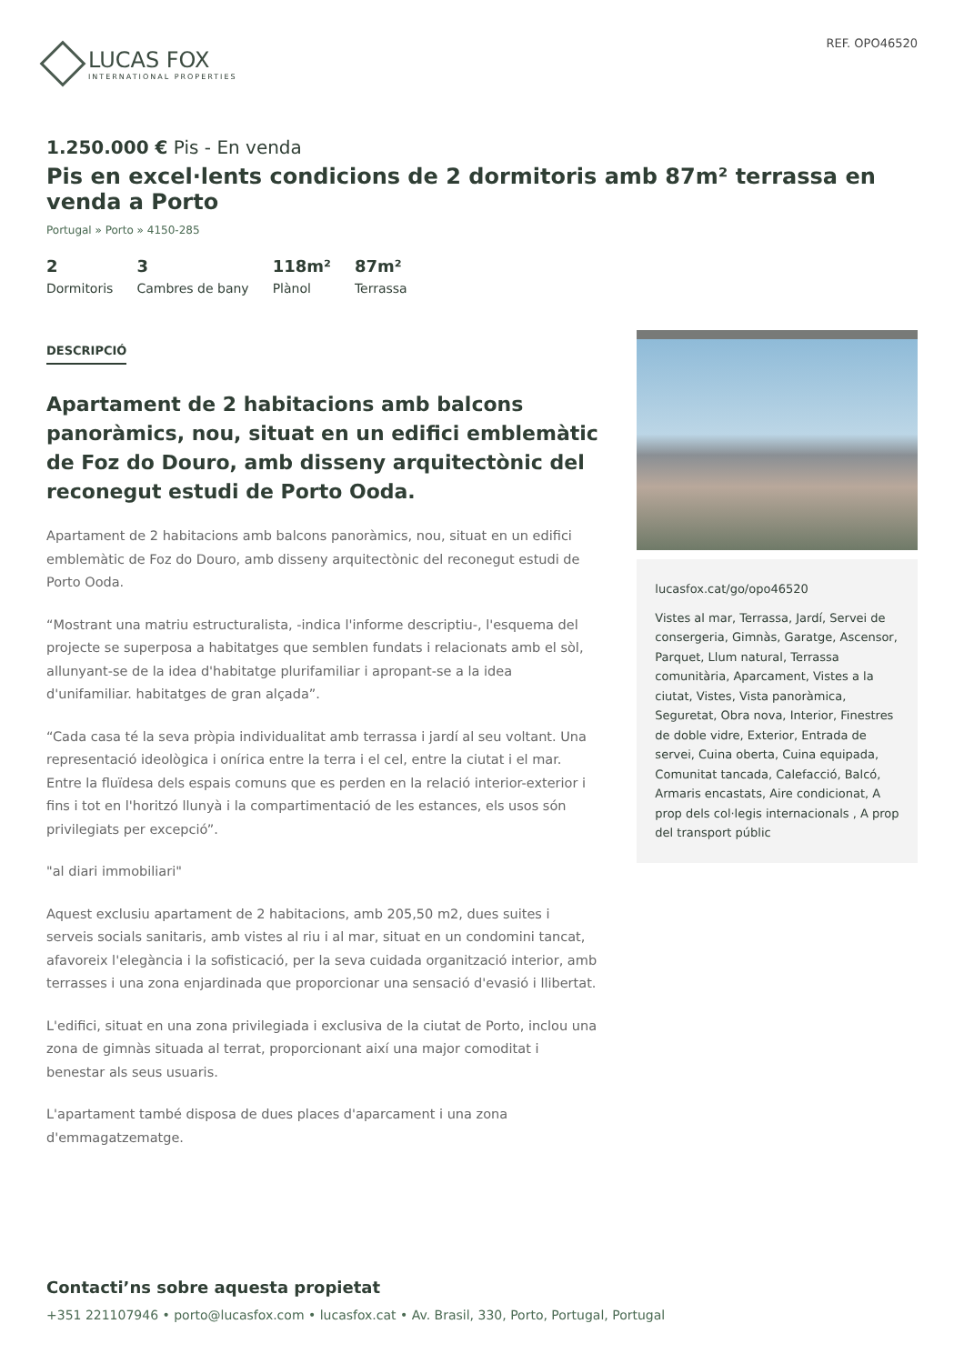LUCAS FOX
INTERNATIONAL PROPERTIES
REF. OPO46520
1.250.000 € Pis - En venda
Pis en excel·lents condicions de 2 dormitoris amb 87m² terrassa en venda a Porto
Portugal » Porto » 4150-285
2
Dormitoris
3
Cambres de bany
118m²
Plànol
87m²
Terrassa
DESCRIPCIÓ
Apartament de 2 habitacions amb balcons panoràmics, nou, situat en un edifici emblemàtic de Foz do Douro, amb disseny arquitectònic del reconegut estudi de Porto Ooda.
Apartament de 2 habitacions amb balcons panoràmics, nou, situat en un edifici emblemàtic de Foz do Douro, amb disseny arquitectònic del reconegut estudi de Porto Ooda.
“Mostrant una matriu estructuralista, -indica l'informe descriptiu-, l'esquema del projecte se superposa a habitatges que semblen fundats i relacionats amb el sòl, allunyant-se de la idea d'habitatge plurifamiliar i apropant-se a la idea d'unifamiliar. habitatges de gran alçada”.
“Cada casa té la seva pròpia individualitat amb terrassa i jardí al seu voltant. Una representació ideològica i onírica entre la terra i el cel, entre la ciutat i el mar. Entre la fluïdesa dels espais comuns que es perden en la relació interior-exterior i fins i tot en l'horitzó llunyà i la compartimentació de les estances, els usos són privilegiats per excepció”.
"al diari immobiliari"
Aquest exclusiu apartament de 2 habitacions, amb 205,50 m2, dues suites i serveis socials sanitaris, amb vistes al riu i al mar, situat en un condomini tancat, afavoreix l'elegància i la sofisticació, per la seva cuidada organització interior, amb terrasses i una zona enjardinada que proporcionar una sensació d'evasió i llibertat.
L'edifici, situat en una zona privilegiada i exclusiva de la ciutat de Porto, inclou una zona de gimnàs situada al terrat, proporcionant així una major comoditat i benestar als seus usuaris.
L'apartament també disposa de dues places d'aparcament i una zona d'emmagatzematge.
lucasfox.cat/go/opo46520
Vistes al mar, Terrassa, Jardí, Servei de consergeria, Gimnàs, Garatge, Ascensor, Parquet, Llum natural, Terrassa comunitària, Aparcament, Vistes a la ciutat, Vistes, Vista panoràmica, Seguretat, Obra nova, Interior, Finestres de doble vidre, Exterior, Entrada de servei, Cuina oberta, Cuina equipada, Comunitat tancada, Calefacció, Balcó, Armaris encastats, Aire condicionat, A prop dels col·legis internacionals , A prop del transport públic
Contacti’ns sobre aquesta propietat
+351 221107946 • porto@lucasfox.com • lucasfox.cat • Av. Brasil, 330, Porto, Portugal, Portugal